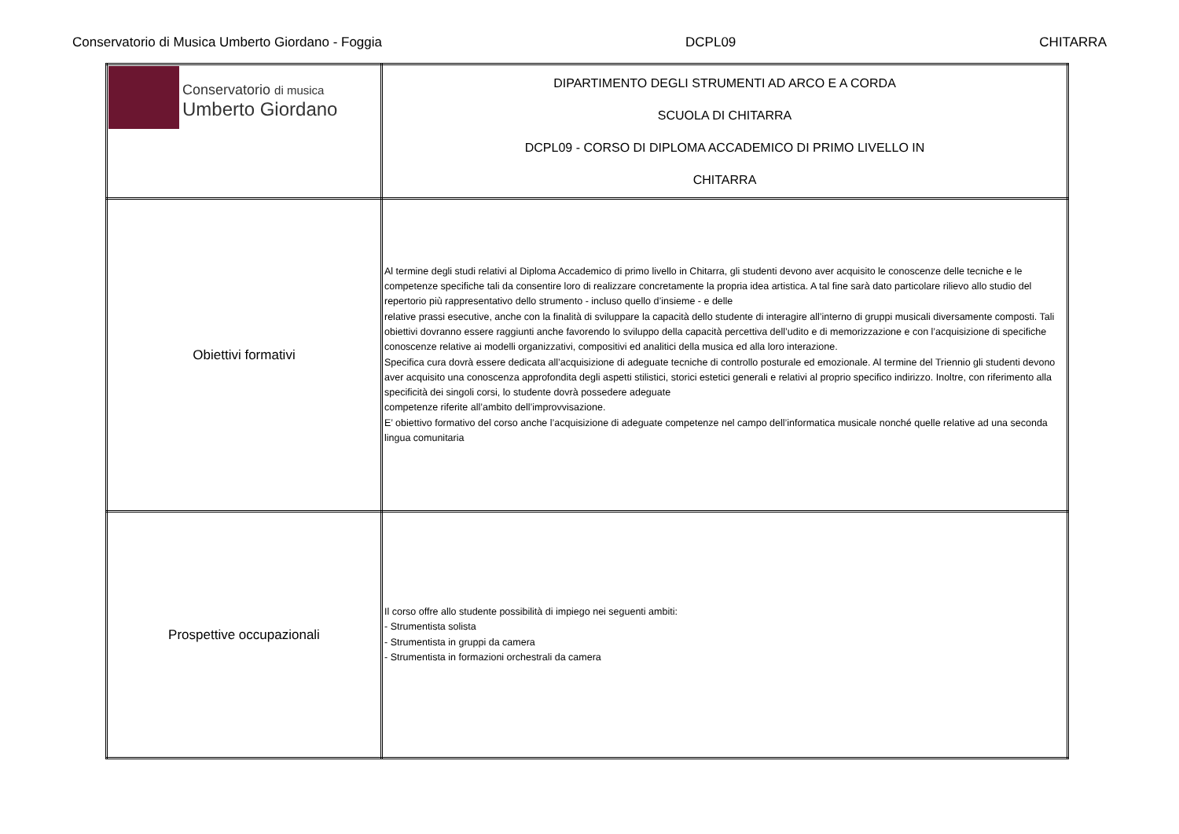Conservatorio di Musica Umberto Giordano - Foggia DCPL09 CHITARRA
| Conservatorio di musica Umberto Giordano | DIPARTIMENTO DEGLI STRUMENTI AD ARCO E A CORDA SCUOLA DI CHITARRA DCPL09 - CORSO DI DIPLOMA ACCADEMICO DI PRIMO LIVELLO IN CHITARRA |
| Obiettivi formativi | Al termine degli studi relativi al Diploma Accademico di primo livello in Chitarra, gli studenti devono aver acquisito le conoscenze delle tecniche e le competenze specifiche tali da consentire loro di realizzare concretamente la propria idea artistica. A tal fine sarà dato particolare rilievo allo studio del repertorio più rappresentativo dello strumento - incluso quello d’insieme - e delle relative prassi esecutive, anche con la finalità di sviluppare la capacità dello studente di interagire all’interno di gruppi musicali diversamente composti. Tali obiettivi dovranno essere raggiunti anche favorendo lo sviluppo della capacità percettiva dell’udito e di memorizzazione e con l’acquisizione di specifiche conoscenze relative ai modelli organizzativi, compositivi ed analitici della musica ed alla loro interazione. Specifica cura dovrà essere dedicata all’acquisizione di adeguate tecniche di controllo posturale ed emozionale. Al termine del Triennio gli studenti devono aver acquisito una conoscenza approfondita degli aspetti stilistici, storici estetici generali e relativi al proprio specifico indirizzo. Inoltre, con riferimento alla specificità dei singoli corsi, lo studente dovrà possedere adeguate competenze riferite all’ambito dell’improvvisazione. E’ obiettivo formativo del corso anche l’acquisizione di adeguate competenze nel campo dell’informatica musicale nonché quelle relative ad una seconda lingua comunitaria |
| Prospettive occupazionali | Il corso offre allo studente possibilità di impiego nei seguenti ambiti: - Strumentista solista - Strumentista in gruppi da camera - Strumentista in formazioni orchestrali da camera |